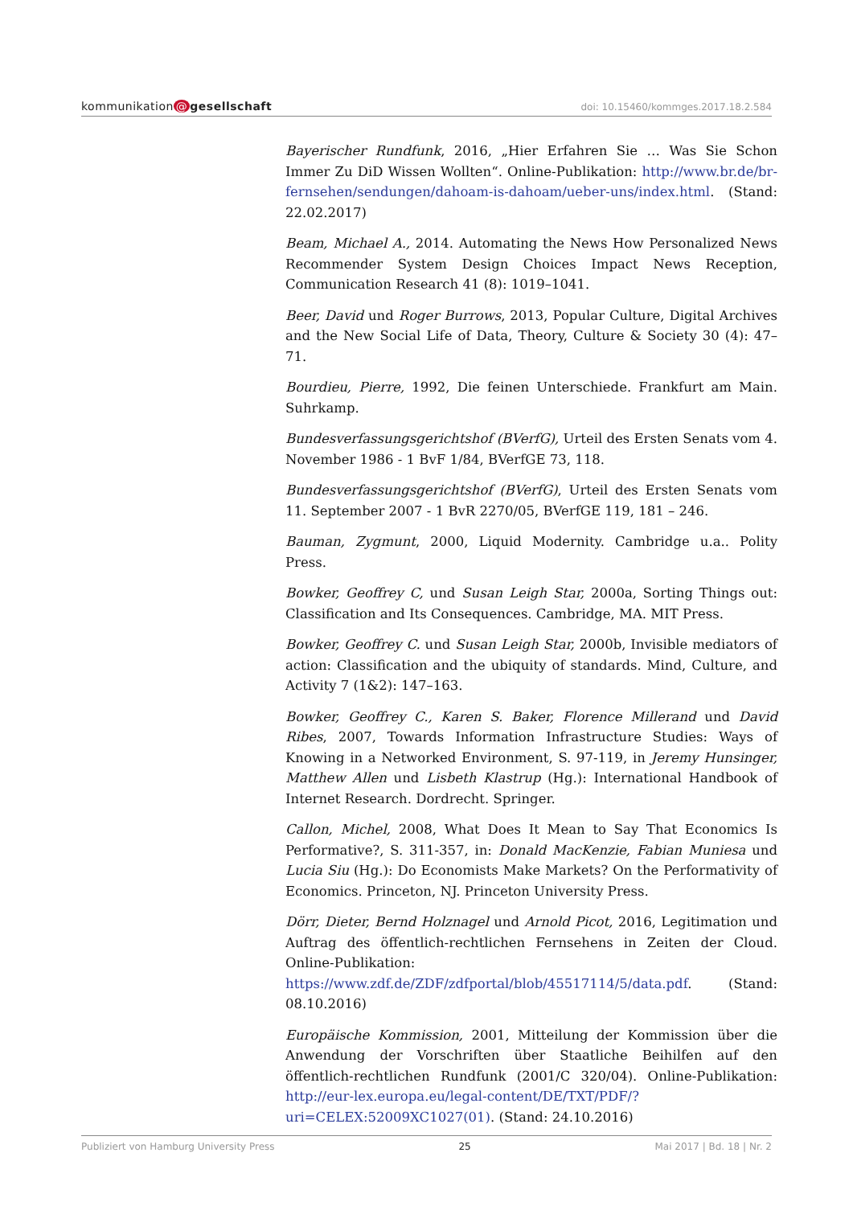kommunikation @ gesellschaft
doi: 10.15460/kommges.2017.18.2.584
Bayerischer Rundfunk, 2016, „Hier Erfahren Sie … Was Sie Schon Immer Zu DiD Wissen Wollten“. Online-Publikation: http://www.br.de/br-fernsehen/sendungen/dahoam-is-dahoam/ueber-uns/index.html. (Stand: 22.02.2017)
Beam, Michael A., 2014. Automating the News How Personalized News Recommender System Design Choices Impact News Reception, Communication Research 41 (8): 1019–1041.
Beer, David und Roger Burrows, 2013, Popular Culture, Digital Archives and the New Social Life of Data, Theory, Culture & Society 30 (4): 47–71.
Bourdieu, Pierre, 1992, Die feinen Unterschiede. Frankfurt am Main. Suhrkamp.
Bundesverfassungsgerichtshof (BVerfG), Urteil des Ersten Senats vom 4. November 1986 - 1 BvF 1/84, BVerfGE 73, 118.
Bundesverfassungsgerichtshof (BVerfG), Urteil des Ersten Senats vom 11. September 2007 - 1 BvR 2270/05, BVerfGE 119, 181 – 246.
Bauman, Zygmunt, 2000, Liquid Modernity. Cambridge u.a.. Polity Press.
Bowker, Geoffrey C, und Susan Leigh Star, 2000a, Sorting Things out: Classification and Its Consequences. Cambridge, MA. MIT Press.
Bowker, Geoffrey C. und Susan Leigh Star, 2000b, Invisible mediators of action: Classification and the ubiquity of standards. Mind, Culture, and Activity 7 (1&2): 147–163.
Bowker, Geoffrey C., Karen S. Baker, Florence Millerand und David Ribes, 2007, Towards Information Infrastructure Studies: Ways of Knowing in a Networked Environment, S. 97-119, in Jeremy Hunsinger, Matthew Allen und Lisbeth Klastrup (Hg.): International Handbook of Internet Research. Dordrecht. Springer.
Callon, Michel, 2008, What Does It Mean to Say That Economics Is Performative?, S. 311-357, in: Donald MacKenzie, Fabian Muniesa und Lucia Siu (Hg.): Do Economists Make Markets? On the Performativity of Economics. Princeton, NJ. Princeton University Press.
Dörr, Dieter, Bernd Holznagel und Arnold Picot, 2016, Legitimation und Auftrag des öffentlich-rechtlichen Fernsehens in Zeiten der Cloud. Online-Publikation: https://www.zdf.de/ZDF/zdfportal/blob/45517114/5/data.pdf. (Stand: 08.10.2016)
Europäische Kommission, 2001, Mitteilung der Kommission über die Anwendung der Vorschriften über Staatliche Beihilfen auf den öffentlich-rechtlichen Rundfunk (2001/C 320/04). Online-Publikation: http://eur-lex.europa.eu/legal-content/DE/TXT/PDF/?uri=CELEX:52009XC1027(01). (Stand: 24.10.2016)
Publiziert von Hamburg University Press 25 Mai 2017 | Bd. 18 | Nr. 2